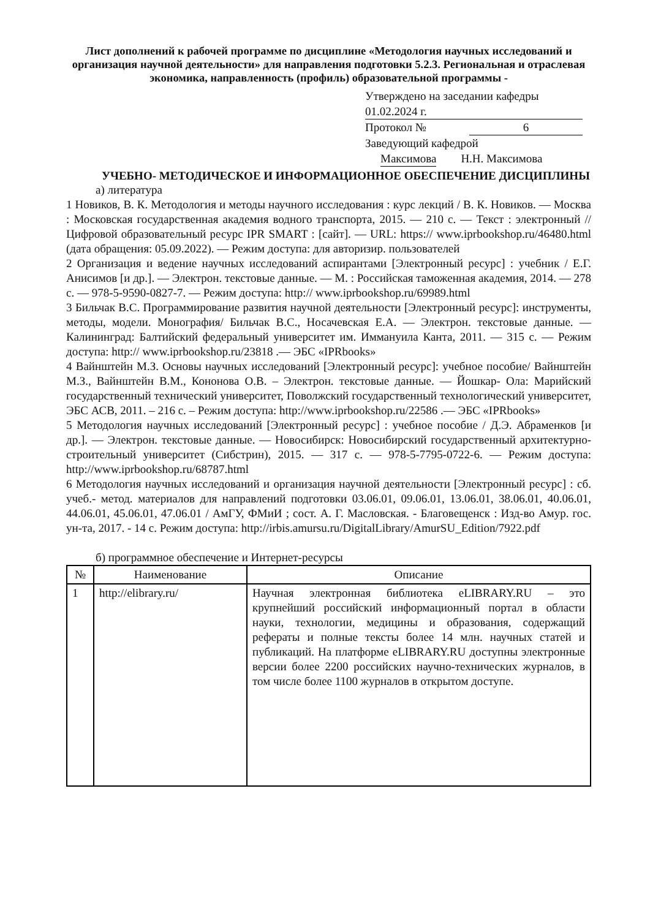Лист дополнений к рабочей программе по дисциплине «Методология научных исследований и организация научной деятельности» для направления подготовки 5.2.3. Региональная и отраслевая экономика, направленность (профиль) образовательной программы -
Утверждено на заседании кафедры
01.02.2024 г.
Протокол № 6
Заведующий кафедрой
Максимова Н.Н. Максимова
УЧЕБНО- МЕТОДИЧЕСКОЕ И ИНФОРМАЦИОННОЕ ОБЕСПЕЧЕНИЕ ДИСЦИПЛИНЫ
а) литература
1 Новиков, В. К. Методология и методы научного исследования : курс лекций / В. К. Новиков. — Москва : Московская государственная академия водного транспорта, 2015. — 210 c. — Текст : электронный // Цифровой образовательный ресурс IPR SMART : [сайт]. — URL: https:// www.iprbookshop.ru/46480.html (дата обращения: 05.09.2022). — Режим доступа: для авторизир. пользователей
2 Организация и ведение научных исследований аспирантами [Электронный ресурс] : учебник / Е.Г. Анисимов [и др.]. — Электрон. текстовые данные. — М. : Российская таможенная академия, 2014. — 278 c. — 978-5-9590-0827-7. — Режим доступа: http:// www.iprbookshop.ru/69989.html
3 Бильчак В.С. Программирование развития научной деятельности [Электронный ресурс]: инструменты, методы, модели. Монография/ Бильчак В.С., Носачевская Е.А. — Электрон. текстовые данные. — Калининград: Балтийский федеральный университет им. Иммануила Канта, 2011. — 315 c. — Режим доступа: http:// www.iprbookshop.ru/23818 .— ЭБС «IPRbooks»
4 Вайнштейн М.З. Основы научных исследований [Электронный ресурс]: учебное пособие/ Вайнштейн М.З., Вайнштейн В.М., Кононова О.В. – Электрон. текстовые данные. — Йошкар- Ола: Марийский государственный технический университет, Поволжский государственный технологический университет, ЭБС АСВ, 2011. – 216 c. – Режим доступа: http://www.iprbookshop.ru/22586 .— ЭБС «IPRbooks»
5 Методология научных исследований [Электронный ресурс] : учебное пособие / Д.Э. Абраменков [и др.]. — Электрон. текстовые данные. — Новосибирск: Новосибирский государственный архитектурно-строительный университет (Сибстрин), 2015. — 317 c. — 978-5-7795-0722-6. — Режим доступа: http://www.iprbookshop.ru/68787.html
6 Методология научных исследований и организация научной деятельности [Электронный ресурс] : сб. учеб.- метод. материалов для направлений подготовки 03.06.01, 09.06.01, 13.06.01, 38.06.01, 40.06.01, 44.06.01, 45.06.01, 47.06.01 / АмГУ, ФМиИ ; сост. А. Г. Масловская. - Благовещенск : Изд-во Амур. гос. ун-та, 2017. - 14 с. Режим доступа: http://irbis.amursu.ru/DigitalLibrary/AmurSU_Edition/7922.pdf
б) программное обеспечение и Интернет-ресурсы
| № | Наименование | Описание |
| --- | --- | --- |
| 1 | http://elibrary.ru/ | Научная электронная библиотека eLIBRARY.RU – это крупнейший российский информационный портал в области науки, технологии, медицины и образования, содержащий рефераты и полные тексты более 14 млн. научных статей и публикаций. На платформе eLIBRARY.RU доступны электронные версии более 2200 российских научно-технических журналов, в том числе более 1100 журналов в открытом доступе. |